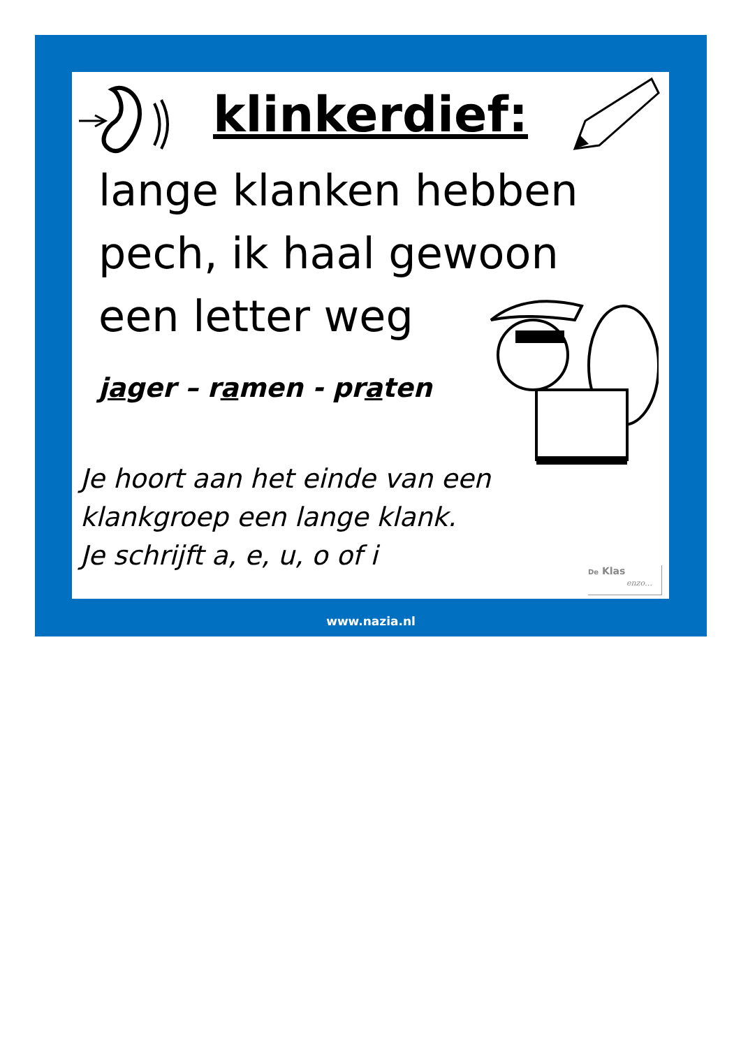klinkerdief:
lange klanken hebben pech, ik haal gewoon een letter weg
jager – ramen - praten
Je hoort aan het einde van een
klankgroep een lange klank.
Je schrijft a, e, u, o of i
De Klas
enzo…
www.nazia.nl